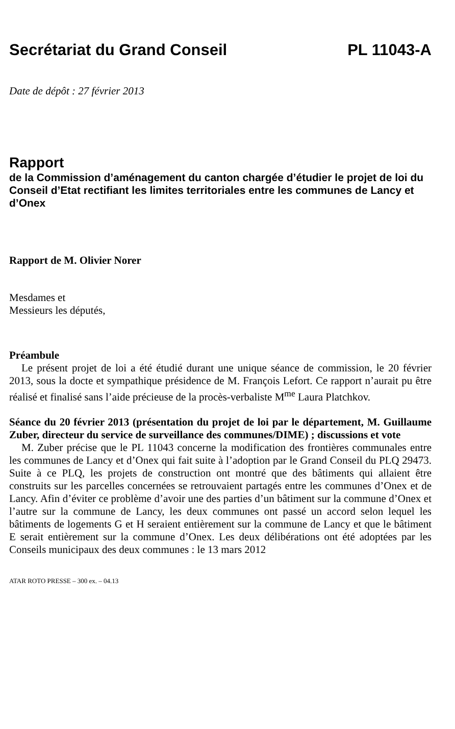Secrétariat du Grand Conseil PL 11043-A
Date de dépôt : 27 février 2013
Rapport
de la Commission d’aménagement du canton chargée d’étudier le projet de loi du Conseil d’Etat rectifiant les limites territoriales entre les communes de Lancy et d’Onex
Rapport de M. Olivier Norer
Mesdames et
Messieurs les députés,
Préambule
Le présent projet de loi a été étudié durant une unique séance de commission, le 20 février 2013, sous la docte et sympathique présidence de M. François Lefort. Ce rapport n’aurait pu être réalisé et finalisé sans l’aide précieuse de la procès-verbaliste M<sup>me</sup> Laura Platchkov.
Séance du 20 février 2013 (présentation du projet de loi par le département, M. Guillaume Zuber, directeur du service de surveillance des communes/DIME) ; discussions et vote
M. Zuber précise que le PL 11043 concerne la modification des frontières communales entre les communes de Lancy et d’Onex qui fait suite à l’adoption par le Grand Conseil du PLQ 29473. Suite à ce PLQ, les projets de construction ont montré que des bâtiments qui allaient être construits sur les parcelles concernées se retrouvaient partagés entre les communes d’Onex et de Lancy. Afin d’éviter ce problème d’avoir une des parties d’un bâtiment sur la commune d’Onex et l’autre sur la commune de Lancy, les deux communes ont passé un accord selon lequel les bâtiments de logements G et H seraient entièrement sur la commune de Lancy et que le bâtiment E serait entièrement sur la commune d’Onex. Les deux délibérations ont été adoptées par les Conseils municipaux des deux communes : le 13 mars 2012
ATAR ROTO PRESSE – 300 ex. – 04.13